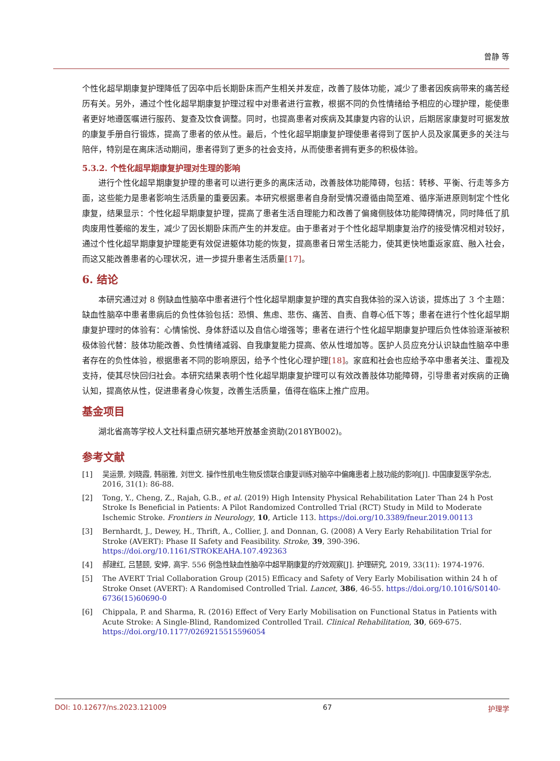曾静 等
个性化超早期康复护理降低了因卒中后长期卧床而产生相关并发症，改善了肢体功能，减少了患者因疾病带来的痛苦经历有关。另外，通过个性化超早期康复护理过程中对患者进行宣教，根据不同的负性情绪给予相应的心理护理，能使患者更好地遵医嘱进行服药、复查及饮食调整。同时，也提高患者对疾病及其康复内容的认识，后期居家康复时可据发放的康复手册自行锻炼，提高了患者的依从性。最后，个性化超早期康复护理使患者得到了医护人员及家属更多的关注与陪伴，特别是在离床活动期间，患者得到了更多的社会支持，从而使患者拥有更多的积极体验。
5.3.2. 个性化超早期康复护理对生理的影响
进行个性化超早期康复护理的患者可以进行更多的离床活动，改善肢体功能障碍，包括：转移、平衡、行走等多方面，这些能力是患者影响生活质量的重要因素。本研究根据患者自身耐受情况遵循由简至难、循序渐进原则制定个性化康复，结果显示：个性化超早期康复护理，提高了患者生活自理能力和改善了偏瘫侧肢体功能障碍情况，同时降低了肌肉废用性萎缩的发生，减少了因长期卧床而产生的并发症。由于患者对于个性化超早期康复治疗的接受情况相对较好，通过个性化超早期康复护理能更有效促进躯体功能的恢复，提高患者日常生活能力，使其更快地重返家庭、融入社会，而这又能改善患者的心理状况，进一步提升患者生活质量[17]。
6. 结论
本研究通过对 8 例缺血性脑卒中患者进行个性化超早期康复护理的真实自我体验的深入访谈，提炼出了 3 个主题：缺血性脑卒中患者患病后的负性体验包括：恐惧、焦虑、悲伤、痛苦、自责、自尊心低下等；患者在进行个性化超早期康复护理时的体验有：心情愉悦、身体舒适以及自信心增强等；患者在进行个性化超早期康复护理后负性体验逐渐被积极体验代替：肢体功能改善、负性情绪减弱、自我康复能力提高、依从性增加等。医护人员应充分认识缺血性脑卒中患者存在的负性体验，根据患者不同的影响原因，给予个性化心理护理[18]。家庭和社会也应给予卒中患者关注、重视及支持，使其尽快回归社会。本研究结果表明个性化超早期康复护理可以有效改善肢体功能障碍，引导患者对疾病的正确认知，提高依从性，促进患者身心恢复，改善生活质量，值得在临床上推广应用。
基金项目
湖北省高等学校人文社科重点研究基地开放基金资助(2018YB002)。
参考文献
[1] 吴运景, 刘晓霞, 韩丽雅, 刘世文. 操作性肌电生物反馈联合康复训练对脑卒中偏瘫患者上肢功能的影响[J]. 中国康复医学杂志, 2016, 31(1): 86-88.
[2] Tong, Y., Cheng, Z., Rajah, G.B., et al. (2019) High Intensity Physical Rehabilitation Later Than 24 h Post Stroke Is Beneficial in Patients: A Pilot Randomized Controlled Trial (RCT) Study in Mild to Moderate Ischemic Stroke. Frontiers in Neurology, 10, Article 113. https://doi.org/10.3389/fneur.2019.00113
[3] Bernhardt, J., Dewey, H., Thrift, A., Collier, J. and Donnan, G. (2008) A Very Early Rehabilitation Trial for Stroke (AVERT): Phase II Safety and Feasibility. Stroke, 39, 390-396. https://doi.org/10.1161/STROKEAHA.107.492363
[4] 郝建红, 吕慧颐, 安婷, 高宇. 556 例急性缺血性脑卒中超早期康复的疗效观察[J]. 护理研究, 2019, 33(11): 1974-1976.
[5] The AVERT Trial Collaboration Group (2015) Efficacy and Safety of Very Early Mobilisation within 24 h of Stroke Onset (AVERT): A Randomised Controlled Trial. Lancet, 386, 46-55. https://doi.org/10.1016/S0140-6736(15)60690-0
[6] Chippala, P. and Sharma, R. (2016) Effect of Very Early Mobilisation on Functional Status in Patients with Acute Stroke: A Single-Blind, Randomized Controlled Trail. Clinical Rehabilitation, 30, 669-675. https://doi.org/10.1177/0269215515596054
DOI: 10.12677/ns.2023.121009 67 护理学